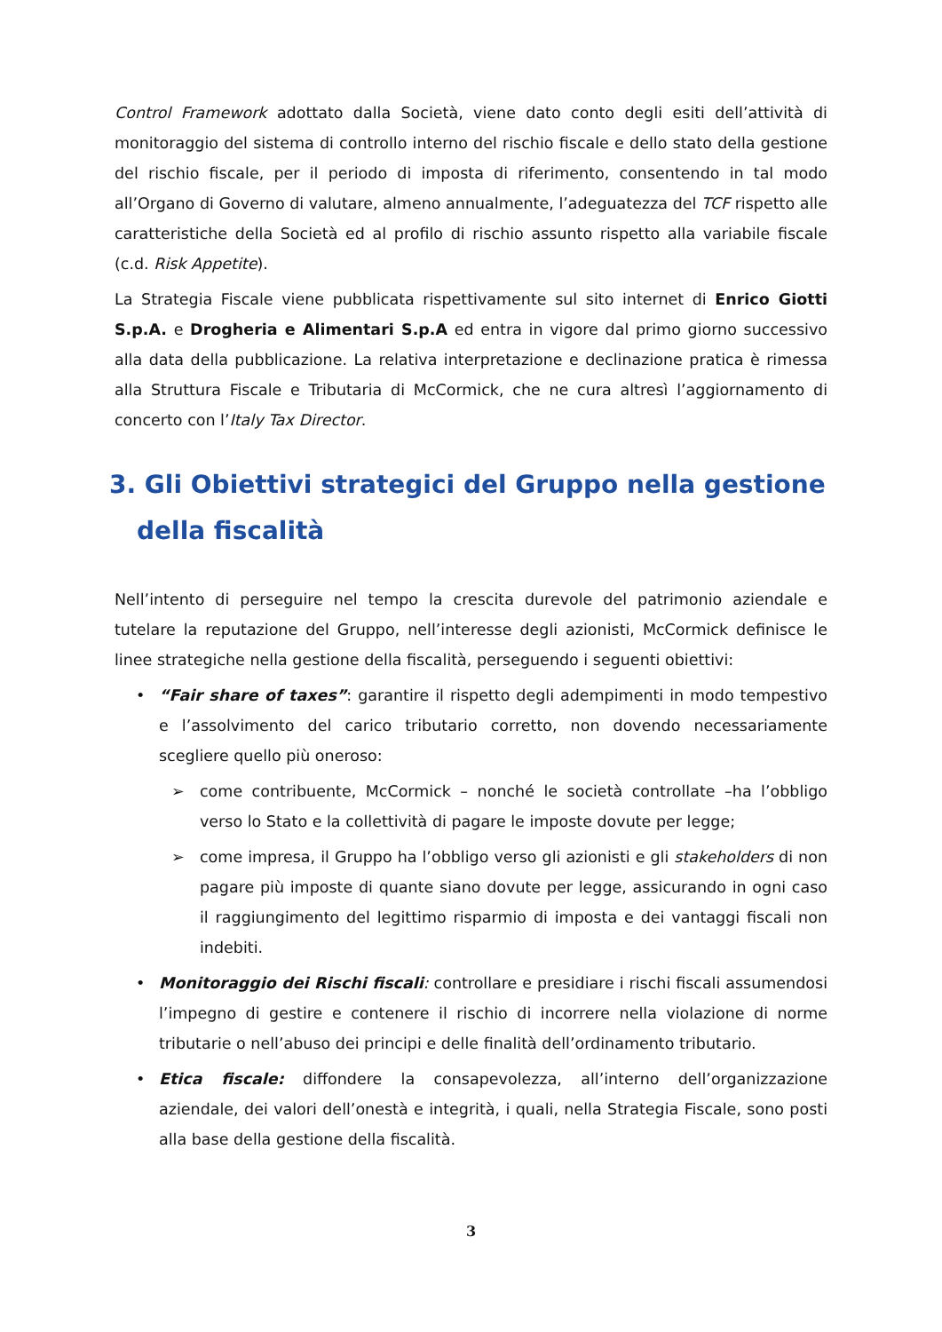Control Framework adottato dalla Società, viene dato conto degli esiti dell’attività di monitoraggio del sistema di controllo interno del rischio fiscale e dello stato della gestione del rischio fiscale, per il periodo di imposta di riferimento, consentendo in tal modo all’Organo di Governo di valutare, almeno annualmente, l’adeguatezza del TCF rispetto alle caratteristiche della Società ed al profilo di rischio assunto rispetto alla variabile fiscale (c.d. Risk Appetite).
La Strategia Fiscale viene pubblicata rispettivamente sul sito internet di Enrico Giotti S.p.A. e Drogheria e Alimentari S.p.A ed entra in vigore dal primo giorno successivo alla data della pubblicazione. La relativa interpretazione e declinazione pratica è rimessa alla Struttura Fiscale e Tributaria di McCormick, che ne cura altresì l’aggiornamento di concerto con l’Italy Tax Director.
3. Gli Obiettivi strategici del Gruppo nella gestione della fiscalità
Nell’intento di perseguire nel tempo la crescita durevole del patrimonio aziendale e tutelare la reputazione del Gruppo, nell’interesse degli azionisti, McCormick definisce le linee strategiche nella gestione della fiscalità, perseguendo i seguenti obiettivi:
• “Fair share of taxes”: garantire il rispetto degli adempimenti in modo tempestivo e l’assolvimento del carico tributario corretto, non dovendo necessariamente scegliere quello più oneroso:
➢ come contribuente, McCormick – nonché le società controllate –ha l’obbligo verso lo Stato e la collettività di pagare le imposte dovute per legge;
➢ come impresa, il Gruppo ha l’obbligo verso gli azionisti e gli stakeholders di non pagare più imposte di quante siano dovute per legge, assicurando in ogni caso il raggiungimento del legittimo risparmio di imposta e dei vantaggi fiscali non indebiti.
• Monitoraggio dei Rischi fiscali: controllare e presidiare i rischi fiscali assumendosi l’impegno di gestire e contenere il rischio di incorrere nella violazione di norme tributarie o nell’abuso dei principi e delle finalità dell’ordinamento tributario.
• Etica fiscale: diffondere la consapevolezza, all’interno dell’organizzazione aziendale, dei valori dell’onestà e integrità, i quali, nella Strategia Fiscale, sono posti alla base della gestione della fiscalità.
3